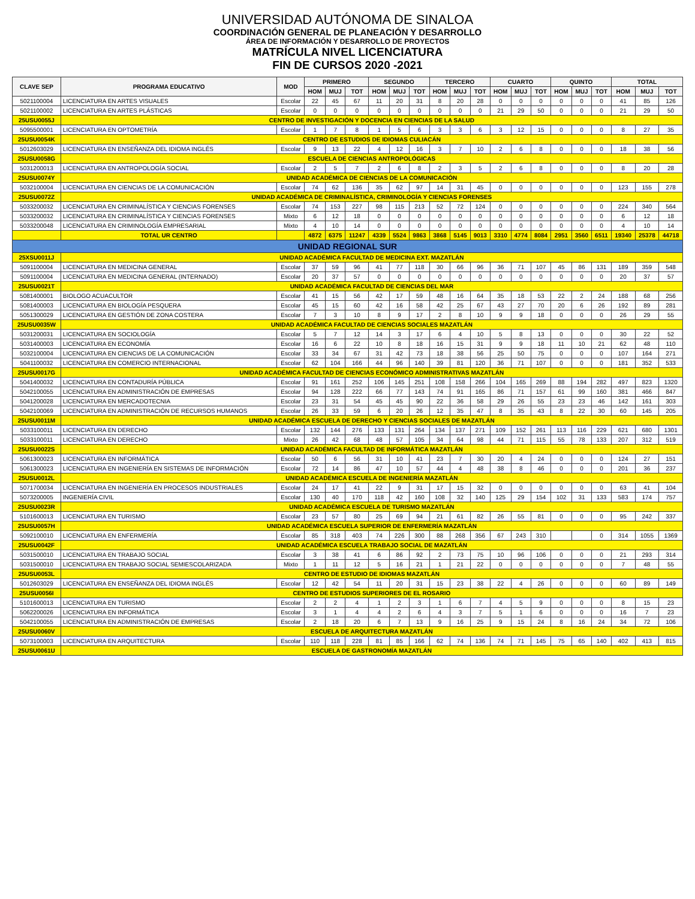UNIVERSIDAD AUTÓNOMA DE SINALOA
COORDINACIÓN GENERAL DE PLANEACIÓN Y DESARROLLO
ÁREA DE INFORMACIÓN Y DESARROLLO DE PROYECTOS
MATRÍCULA NIVEL LICENCIATURA
FIN DE CURSOS 2020 -2021
| CLAVE SEP | PROGRAMA EDUCATIVO | MOD | PRIMERO | | | SEGUNDO | | | TERCERO | | | CUARTO | | | QUINTO | | | TOTAL | | |
| --- | --- | --- | --- | --- | --- | --- | --- | --- | --- | --- | --- | --- | --- | --- | --- | --- | --- | --- | --- | --- |
| | | | HOM | MUJ | TOT | HOM | MUJ | TOT | HOM | MUJ | TOT | HOM | MUJ | TOT | HOM | MUJ | TOT | HOM | MUJ | TOT |
| 5021100004 | LICENCIATURA EN ARTES VISUALES | Escolar | 22 | 45 | 67 | 11 | 20 | 31 | 8 | 20 | 28 | 0 | 0 | 0 | 0 | 0 | 0 | 41 | 85 | 126 |
| 5021100002 | LICENCIATURA EN ARTES PLÁSTICAS | Escolar | 0 | 0 | 0 | 0 | 0 | 0 | 0 | 0 | 0 | 21 | 29 | 50 | 0 | 0 | 0 | 21 | 29 | 50 |
| 25USU0055J | CENTRO DE INVESTIGACIÓN Y DOCENCIA EN CIENCIAS DE LA SALUD | | | | | | | | | | | | | | | | | | | |
| 5095500001 | LICENCIATURA EN OPTOMETRÍA | Escolar | 1 | 7 | 8 | 1 | 5 | 6 | 3 | 3 | 6 | 3 | 12 | 15 | 0 | 0 | 0 | 8 | 27 | 35 |
| 25USU0054K | CENTRO DE ESTUDIOS DE IDIOMAS CULIACÁN | | | | | | | | | | | | | | | | | | | |
| 5012603029 | LICENCIATURA EN ENSEÑANZA DEL IDIOMA INGLÉS | Escolar | 9 | 13 | 22 | 4 | 12 | 16 | 3 | 7 | 10 | 2 | 6 | 8 | 0 | 0 | 0 | 18 | 38 | 56 |
| 25USU0058G | ESCUELA DE CIENCIAS ANTROPOLÓGICAS | | | | | | | | | | | | | | | | | | | |
| 5031200013 | LICENCIATURA EN ANTROPOLOGÍA SOCIAL | Escolar | 2 | 5 | 7 | 2 | 6 | 8 | 2 | 3 | 5 | 2 | 6 | 8 | 0 | 0 | 0 | 8 | 20 | 28 |
| 25USU0074Y | UNIDAD ACADÉMICA DE CIENCIAS DE LA COMUNICACIÓN | | | | | | | | | | | | | | | | | | | |
| 5032100004 | LICENCIATURA EN CIENCIAS DE LA COMUNICACIÓN | Escolar | 74 | 62 | 136 | 35 | 62 | 97 | 14 | 31 | 45 | 0 | 0 | 0 | 0 | 0 | 0 | 123 | 155 | 278 |
| 25USU0072Z | UNIDAD ACADÉMICA DE CRIMINALÍSTICA, CRIMINOLOGÍA Y CIENCIAS FORENSES | | | | | | | | | | | | | | | | | | | |
| 5033200032 | LICENCIATURA EN CRIMINALÍSTICA Y CIENCIAS FORENSES | Escolar | 74 | 153 | 227 | 98 | 115 | 213 | 52 | 72 | 124 | 0 | 0 | 0 | 0 | 0 | 0 | 224 | 340 | 564 |
| 5033200032 | LICENCIATURA EN CRIMINALÍSTICA Y CIENCIAS FORENSES | Mixto | 6 | 12 | 18 | 0 | 0 | 0 | 0 | 0 | 0 | 0 | 0 | 0 | 0 | 0 | 0 | 6 | 12 | 18 |
| 5033200048 | LICENCIATURA EN CRIMINOLOGÍA EMPRESARIAL | Mixto | 4 | 10 | 14 | 0 | 0 | 0 | 0 | 0 | 0 | 0 | 0 | 0 | 0 | 0 | 0 | 4 | 10 | 14 |
| | TOTAL UR CENTRO | | 4872 | 6375 | 11247 | 4339 | 5524 | 9863 | 3868 | 5145 | 9013 | 3310 | 4774 | 8084 | 2951 | 3560 | 6511 | 19340 | 25378 | 44718 |
| UNIDAD REGIONAL SUR | | | | | | | | | | | | | | | | | | | | |
| 25XSU0011J | UNIDAD ACADÉMICA FACULTAD DE MEDICINA EXT. MAZATLÁN | | | | | | | | | | | | | | | | | | | |
| 5091100004 | LICENCIATURA EN MEDICINA GENERAL | Escolar | 37 | 59 | 96 | 41 | 77 | 118 | 30 | 66 | 96 | 36 | 71 | 107 | 45 | 86 | 131 | 189 | 359 | 548 |
| 5091100004 | LICENCIATURA EN MEDICINA GENERAL (INTERNADO) | Escolar | 20 | 37 | 57 | 0 | 0 | 0 | 0 | 0 | 0 | 0 | 0 | 0 | 0 | 0 | 0 | 20 | 37 | 57 |
| 25USU0021T | UNIDAD ACADÉMICA FACULTAD DE CIENCIAS DEL MAR | | | | | | | | | | | | | | | | | | | |
| 5081400001 | BIOLOGO ACUACULTOR | Escolar | 41 | 15 | 56 | 42 | 17 | 59 | 48 | 16 | 64 | 35 | 18 | 53 | 22 | 2 | 24 | 188 | 68 | 256 |
| 5081400003 | LICENCIATURA EN BIOLOGÍA PESQUERA | Escolar | 45 | 15 | 60 | 42 | 16 | 58 | 42 | 25 | 67 | 43 | 27 | 70 | 20 | 6 | 26 | 192 | 89 | 281 |
| 5051300029 | LICENCIATURA EN GESTIÓN DE ZONA COSTERA | Escolar | 7 | 3 | 10 | 8 | 9 | 17 | 2 | 8 | 10 | 9 | 9 | 18 | 0 | 0 | 0 | 26 | 29 | 55 |
| 25USU0035W | UNIDAD ACADÉMICA FACULTAD DE CIENCIAS SOCIALES MAZATLÁN | | | | | | | | | | | | | | | | | | | |
| 5031200031 | LICENCIATURA EN SOCIOLOGÍA | Escolar | 5 | 7 | 12 | 14 | 3 | 17 | 6 | 4 | 10 | 5 | 8 | 13 | 0 | 0 | 0 | 30 | 22 | 52 |
| 5031400003 | LICENCIATURA EN ECONOMÍA | Escolar | 16 | 6 | 22 | 10 | 8 | 18 | 16 | 15 | 31 | 9 | 9 | 18 | 11 | 10 | 21 | 62 | 48 | 110 |
| 5032100004 | LICENCIATURA EN CIENCIAS DE LA COMUNICACIÓN | Escolar | 33 | 34 | 67 | 31 | 42 | 73 | 18 | 38 | 56 | 25 | 50 | 75 | 0 | 0 | 0 | 107 | 164 | 271 |
| 5041100032 | LICENCIATURA EN COMERCIO INTERNACIONAL | Escolar | 62 | 104 | 166 | 44 | 96 | 140 | 39 | 81 | 120 | 36 | 71 | 107 | 0 | 0 | 0 | 181 | 352 | 533 |
| 25USU0017G | UNIDAD ACADÉMICA FACULTAD DE CIENCIAS ECONÓMICO ADMINISTRATIVAS MAZATLÁN | | | | | | | | | | | | | | | | | | | |
| 5041400032 | LICENCIATURA EN CONTADURÍA PÚBLICA | Escolar | 91 | 161 | 252 | 106 | 145 | 251 | 108 | 158 | 266 | 104 | 165 | 269 | 88 | 194 | 282 | 497 | 823 | 1320 |
| 5042100055 | LICENCIATURA EN ADMINISTRACIÓN DE EMPRESAS | Escolar | 94 | 128 | 222 | 66 | 77 | 143 | 74 | 91 | 165 | 86 | 71 | 157 | 61 | 99 | 160 | 381 | 466 | 847 |
| 5041200028 | LICENCIATURA EN MERCADOTECNIA | Escolar | 23 | 31 | 54 | 45 | 45 | 90 | 22 | 36 | 58 | 29 | 26 | 55 | 23 | 23 | 46 | 142 | 161 | 303 |
| 5042100069 | LICENCIATURA EN ADMINISTRACIÓN DE RECURSOS HUMANOS | Escolar | 26 | 33 | 59 | 6 | 20 | 26 | 12 | 35 | 47 | 8 | 35 | 43 | 8 | 22 | 30 | 60 | 145 | 205 |
| 25USU0011M | UNIDAD ACADÉMICA ESCUELA DE DERECHO Y CIENCIAS SOCIALES DE MAZATLÁN | | | | | | | | | | | | | | | | | | | |
| 5033100011 | LICENCIATURA EN DERECHO | Escolar | 132 | 144 | 276 | 133 | 131 | 264 | 134 | 137 | 271 | 109 | 152 | 261 | 113 | 116 | 229 | 621 | 680 | 1301 |
| 5033100011 | LICENCIATURA EN DERECHO | Mixto | 26 | 42 | 68 | 48 | 57 | 105 | 34 | 64 | 98 | 44 | 71 | 115 | 55 | 78 | 133 | 207 | 312 | 519 |
| 25USU0022S | UNIDAD ACADÉMICA FACULTAD DE INFORMÁTICA MAZATLÁN | | | | | | | | | | | | | | | | | | | |
| 5061300023 | LICENCIATURA EN INFORMÁTICA | Escolar | 50 | 6 | 56 | 31 | 10 | 41 | 23 | 7 | 30 | 20 | 4 | 24 | 0 | 0 | 0 | 124 | 27 | 151 |
| 5061300023 | LICENCIATURA EN INGENIERÍA EN SISTEMAS DE INFORMACIÓN | Escolar | 72 | 14 | 86 | 47 | 10 | 57 | 44 | 4 | 48 | 38 | 8 | 46 | 0 | 0 | 0 | 201 | 36 | 237 |
| 25USU0012L | UNIDAD ACADÉMICA ESCUELA DE INGENIERÍA MAZATLÁN | | | | | | | | | | | | | | | | | | | |
| 5071700034 | LICENCIATURA EN INGENIERÍA EN PROCESOS INDUSTRIALES | Escolar | 24 | 17 | 41 | 22 | 9 | 31 | 17 | 15 | 32 | 0 | 0 | 0 | 0 | 0 | 0 | 63 | 41 | 104 |
| 5073200005 | INGENIERÍA CIVIL | Escolar | 130 | 40 | 170 | 118 | 42 | 160 | 108 | 32 | 140 | 125 | 29 | 154 | 102 | 31 | 133 | 583 | 174 | 757 |
| 25USU0023R | UNIDAD ACADÉMICA ESCUELA DE TURISMO MAZATLÁN | | | | | | | | | | | | | | | | | | | |
| 5101600013 | LICENCIATURA EN TURISMO | Escolar | 23 | 57 | 80 | 25 | 69 | 94 | 21 | 61 | 82 | 26 | 55 | 81 | 0 | 0 | 0 | 95 | 242 | 337 |
| 25USU0057H | UNIDAD ACADÉMICA ESCUELA SUPERIOR DE ENFERMERÍA MAZATLÁN | | | | | | | | | | | | | | | | | | | |
| 5092100010 | LICENCIATURA EN ENFERMERÍA | Escolar | 85 | 318 | 403 | 74 | 226 | 300 | 88 | 268 | 356 | 67 | 243 | 310 | | | 0 | 314 | 1055 | 1369 |
| 25USU0042F | UNIDAD ACADÉMICA ESCUELA TRABAJO SOCIAL DE MAZATLÁN | | | | | | | | | | | | | | | | | | | |
| 5031500010 | LICENCIATURA EN TRABAJO SOCIAL | Escolar | 3 | 38 | 41 | 6 | 86 | 92 | 2 | 73 | 75 | 10 | 96 | 106 | 0 | 0 | 0 | 21 | 293 | 314 |
| 5031500010 | LICENCIATURA EN TRABAJO SOCIAL SEMIESCOLARIZADA | Mixto | 1 | 11 | 12 | 5 | 16 | 21 | 1 | 21 | 22 | 0 | 0 | 0 | 0 | 0 | 0 | 7 | 48 | 55 |
| 25USU0053L | CENTRO DE ESTUDIO DE IDIOMAS MAZATLÁN | | | | | | | | | | | | | | | | | | | |
| 5012603029 | LICENCIATURA EN ENSEÑANZA DEL IDIOMA INGLÉS | Escolar | 12 | 42 | 54 | 11 | 20 | 31 | 15 | 23 | 38 | 22 | 4 | 26 | 0 | 0 | 0 | 60 | 89 | 149 |
| 25USU0056I | CENTRO DE ESTUDIOS SUPERIORES DE EL ROSARIO | | | | | | | | | | | | | | | | | | | |
| 5101600013 | LICENCIATURA EN TURISMO | Escolar | 2 | 2 | 4 | 1 | 2 | 3 | 1 | 6 | 7 | 4 | 5 | 9 | 0 | 0 | 0 | 8 | 15 | 23 |
| 5062200026 | LICENCIATURA EN INFORMÁTICA | Escolar | 3 | 1 | 4 | 4 | 2 | 6 | 4 | 3 | 7 | 5 | 1 | 6 | 0 | 0 | 0 | 16 | 7 | 23 |
| 5042100055 | LICENCIATURA EN ADMINISTRACIÓN DE EMPRESAS | Escolar | 2 | 18 | 20 | 6 | 7 | 13 | 9 | 16 | 25 | 9 | 15 | 24 | 8 | 16 | 24 | 34 | 72 | 106 |
| 25USU0060V | ESCUELA DE ARQUITECTURA MAZATLÁN | | | | | | | | | | | | | | | | | | | |
| 5073100003 | LICENCIATURA EN ARQUITECTURA | Escolar | 110 | 118 | 228 | 81 | 85 | 166 | 62 | 74 | 136 | 74 | 71 | 145 | 75 | 65 | 140 | 402 | 413 | 815 |
| 25USU0061U | ESCUELA DE GASTRONOMÍA MAZATLÁN | | | | | | | | | | | | | | | | | | | |